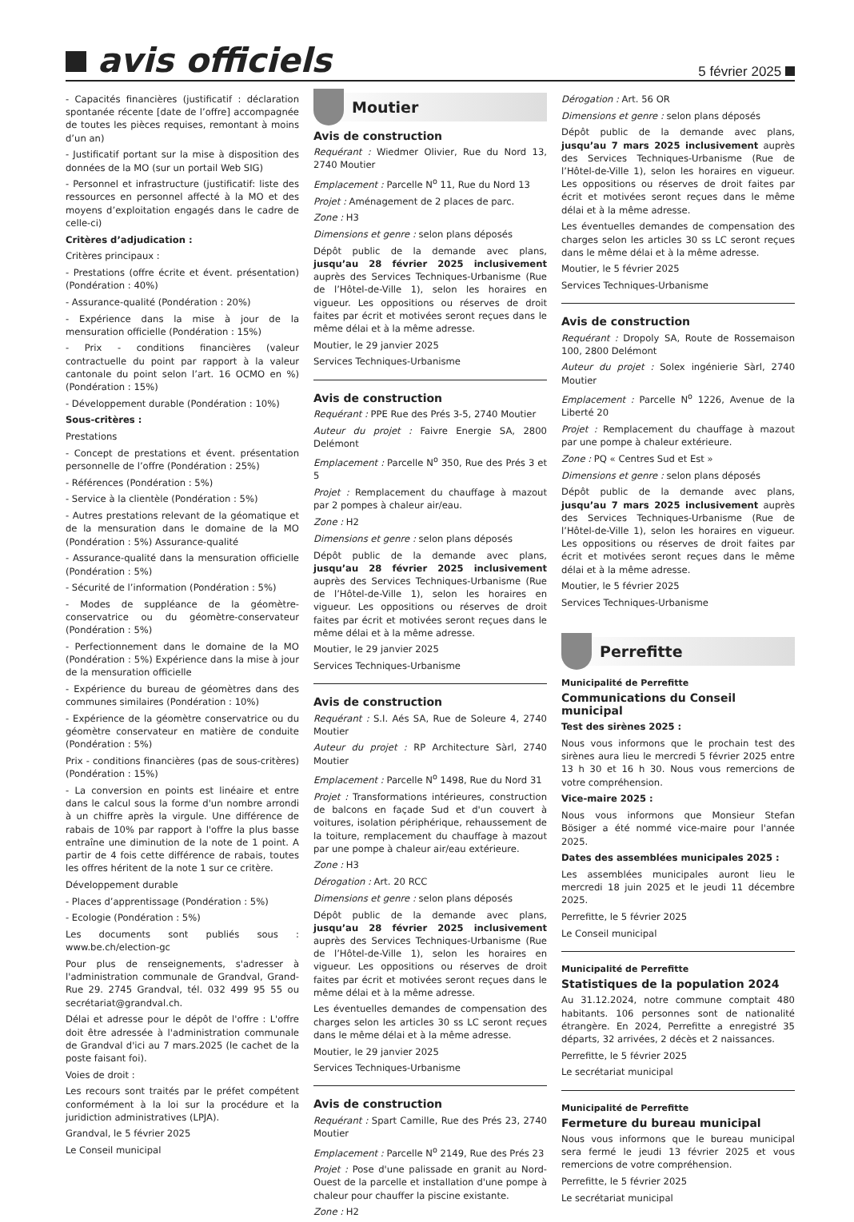avis officiels
5 février 2025
- Capacités financières (justificatif : déclaration spontanée récente [date de l’offre] accompagnée de toutes les pièces requises, remontant à moins d’un an)
- Justificatif portant sur la mise à disposition des données de la MO (sur un portail Web SIG)
- Personnel et infrastructure (justificatif: liste des ressources en personnel affecté à la MO et des moyens d’exploitation engagés dans le cadre de celle-ci)
Critères d’adjudication :
Critères principaux :
- Prestations (offre écrite et évent. présentation) (Pondération : 40%)
- Assurance-qualité (Pondération : 20%)
- Expérience dans la mise à jour de la mensuration officielle (Pondération : 15%)
- Prix - conditions financières (valeur contractuelle du point par rapport à la valeur cantonale du point selon l’art. 16 OCMO en %) (Pondération : 15%)
- Développement durable (Pondération : 10%)
Sous-critères :
Prestations
- Concept de prestations et évent. présentation personnelle de l’offre (Pondération : 25%)
- Références (Pondération : 5%)
- Service à la clientèle (Pondération : 5%)
- Autres prestations relevant de la géomatique et de la mensuration dans le domaine de la MO (Pondération : 5%) Assurance-qualité
- Assurance-qualité dans la mensuration officielle (Pondération : 5%)
- Sécurité de l’information (Pondération : 5%)
- Modes de suppléance de la géomètre-conservatrice ou du géomètre-conservateur (Pondération : 5%)
- Perfectionnement dans le domaine de la MO (Pondération : 5%) Expérience dans la mise à jour de la mensuration officielle
- Expérience du bureau de géomètres dans des communes similaires (Pondération : 10%)
- Expérience de la géomètre conservatrice ou du géomètre conservateur en matière de conduite (Pondération : 5%)
Prix - conditions financières (pas de sous-critères) (Pondération : 15%)
- La conversion en points est linéaire et entre dans le calcul sous la forme d'un nombre arrondi à un chiffre après la virgule. Une différence de rabais de 10% par rapport à l'offre la plus basse entraîne une diminution de la note de 1 point. A partir de 4 fois cette différence de rabais, toutes les offres héritent de la note 1 sur ce critère.
Développement durable
- Places d’apprentissage (Pondération : 5%)
- Ecologie (Pondération : 5%)
Les documents sont publiés sous : www.be.ch/election-gc
Pour plus de renseignements, s'adresser à l'administration communale de Grandval, Grand-Rue 29. 2745 Grandval, tél. 032 499 95 55 ou secrétariat@grandval.ch.
Délai et adresse pour le dépôt de l'offre : L'offre doit être adressée à l'administration communale de Grandval d'ici au 7 mars.2025 (le cachet de la poste faisant foi).
Voies de droit :
Les recours sont traités par le préfet compétent conformément à la loi sur la procédure et la juridiction administratives (LPJA).
Grandval, le 5 février 2025
Le Conseil municipal
Moutier
Avis de construction
Requérant : Wiedmer Olivier, Rue du Nord 13, 2740 Moutier
Emplacement : Parcelle N<sup>o</sup> 11, Rue du Nord 13
Projet : Aménagement de 2 places de parc.
Zone : H3
Dimensions et genre : selon plans déposés
Dépôt public de la demande avec plans, jusqu’au 28 février 2025 inclusivement auprès des Services Techniques-Urbanisme (Rue de l’Hôtel-de-Ville 1), selon les horaires en vigueur. Les oppositions ou réserves de droit faites par écrit et motivées seront reçues dans le même délai et à la même adresse.
Moutier, le 29 janvier 2025
Services Techniques-Urbanisme
Avis de construction
Requérant : PPE Rue des Prés 3-5, 2740 Moutier
Auteur du projet : Faivre Energie SA, 2800 Delémont
Emplacement : Parcelle N<sup>o</sup> 350, Rue des Prés 3 et 5
Projet : Remplacement du chauffage à mazout par 2 pompes à chaleur air/eau.
Zone : H2
Dimensions et genre : selon plans déposés
Dépôt public de la demande avec plans, jusqu’au 28 février 2025 inclusivement auprès des Services Techniques-Urbanisme (Rue de l’Hôtel-de-Ville 1), selon les horaires en vigueur. Les oppositions ou réserves de droit faites par écrit et motivées seront reçues dans le même délai et à la même adresse.
Moutier, le 29 janvier 2025
Services Techniques-Urbanisme
Avis de construction
Requérant : S.I. Aés SA, Rue de Soleure 4, 2740 Moutier
Auteur du projet : RP Architecture Sàrl, 2740 Moutier
Emplacement : Parcelle N<sup>o</sup> 1498, Rue du Nord 31
Projet : Transformations intérieures, construction de balcons en façade Sud et d'un couvert à voitures, isolation périphérique, rehaussement de la toiture, remplacement du chauffage à mazout par une pompe à chaleur air/eau extérieure.
Zone : H3
Dérogation : Art. 20 RCC
Dimensions et genre : selon plans déposés
Dépôt public de la demande avec plans, jusqu’au 28 février 2025 inclusivement auprès des Services Techniques-Urbanisme (Rue de l’Hôtel-de-Ville 1), selon les horaires en vigueur. Les oppositions ou réserves de droit faites par écrit et motivées seront reçues dans le même délai et à la même adresse.
Les éventuelles demandes de compensation des charges selon les articles 30 ss LC seront reçues dans le même délai et à la même adresse.
Moutier, le 29 janvier 2025
Services Techniques-Urbanisme
Avis de construction
Requérant : Spart Camille, Rue des Prés 23, 2740 Moutier
Emplacement : Parcelle N<sup>o</sup> 2149, Rue des Prés 23
Projet : Pose d'une palissade en granit au Nord-Ouest de la parcelle et installation d'une pompe à chaleur pour chauffer la piscine existante.
Zone : H2
Dérogation : Art. 56 OR
Dimensions et genre : selon plans déposés
Dépôt public de la demande avec plans, jusqu’au 7 mars 2025 inclusivement auprès des Services Techniques-Urbanisme (Rue de l’Hôtel-de-Ville 1), selon les horaires en vigueur. Les oppositions ou réserves de droit faites par écrit et motivées seront reçues dans le même délai et à la même adresse.
Les éventuelles demandes de compensation des charges selon les articles 30 ss LC seront reçues dans le même délai et à la même adresse.
Moutier, le 5 février 2025
Services Techniques-Urbanisme
Avis de construction
Requérant : Dropoly SA, Route de Rossemaison 100, 2800 Delémont
Auteur du projet : Solex ingénierie Sàrl, 2740 Moutier
Emplacement : Parcelle N<sup>o</sup> 1226, Avenue de la Liberté 20
Projet : Remplacement du chauffage à mazout par une pompe à chaleur extérieure.
Zone : PQ « Centres Sud et Est »
Dimensions et genre : selon plans déposés
Dépôt public de la demande avec plans, jusqu’au 7 mars 2025 inclusivement auprès des Services Techniques-Urbanisme (Rue de l’Hôtel-de-Ville 1), selon les horaires en vigueur. Les oppositions ou réserves de droit faites par écrit et motivées seront reçues dans le même délai et à la même adresse.
Moutier, le 5 février 2025
Services Techniques-Urbanisme
Perrefitte
Municipalité de Perrefitte
Communications du Conseil municipal
Test des sirènes 2025 :
Nous vous informons que le prochain test des sirènes aura lieu le mercredi 5 février 2025 entre 13 h 30 et 16 h 30. Nous vous remercions de votre compréhension.
Vice-maire 2025 :
Nous vous informons que Monsieur Stefan Bösiger a été nommé vice-maire pour l'année 2025.
Dates des assemblées municipales 2025 :
Les assemblées municipales auront lieu le mercredi 18 juin 2025 et le jeudi 11 décembre 2025.
Perrefitte, le 5 février 2025
Le Conseil municipal
Municipalité de Perrefitte
Statistiques de la population 2024
Au 31.12.2024, notre commune comptait 480 habitants. 106 personnes sont de nationalité étrangère. En 2024, Perrefitte a enregistré 35 départs, 32 arrivées, 2 décès et 2 naissances.
Perrefitte, le 5 février 2025
Le secrétariat municipal
Municipalité de Perrefitte
Fermeture du bureau municipal
Nous vous informons que le bureau municipal sera fermé le jeudi 13 février 2025 et vous remercions de votre compréhension.
Perrefitte, le 5 février 2025
Le secrétariat municipal